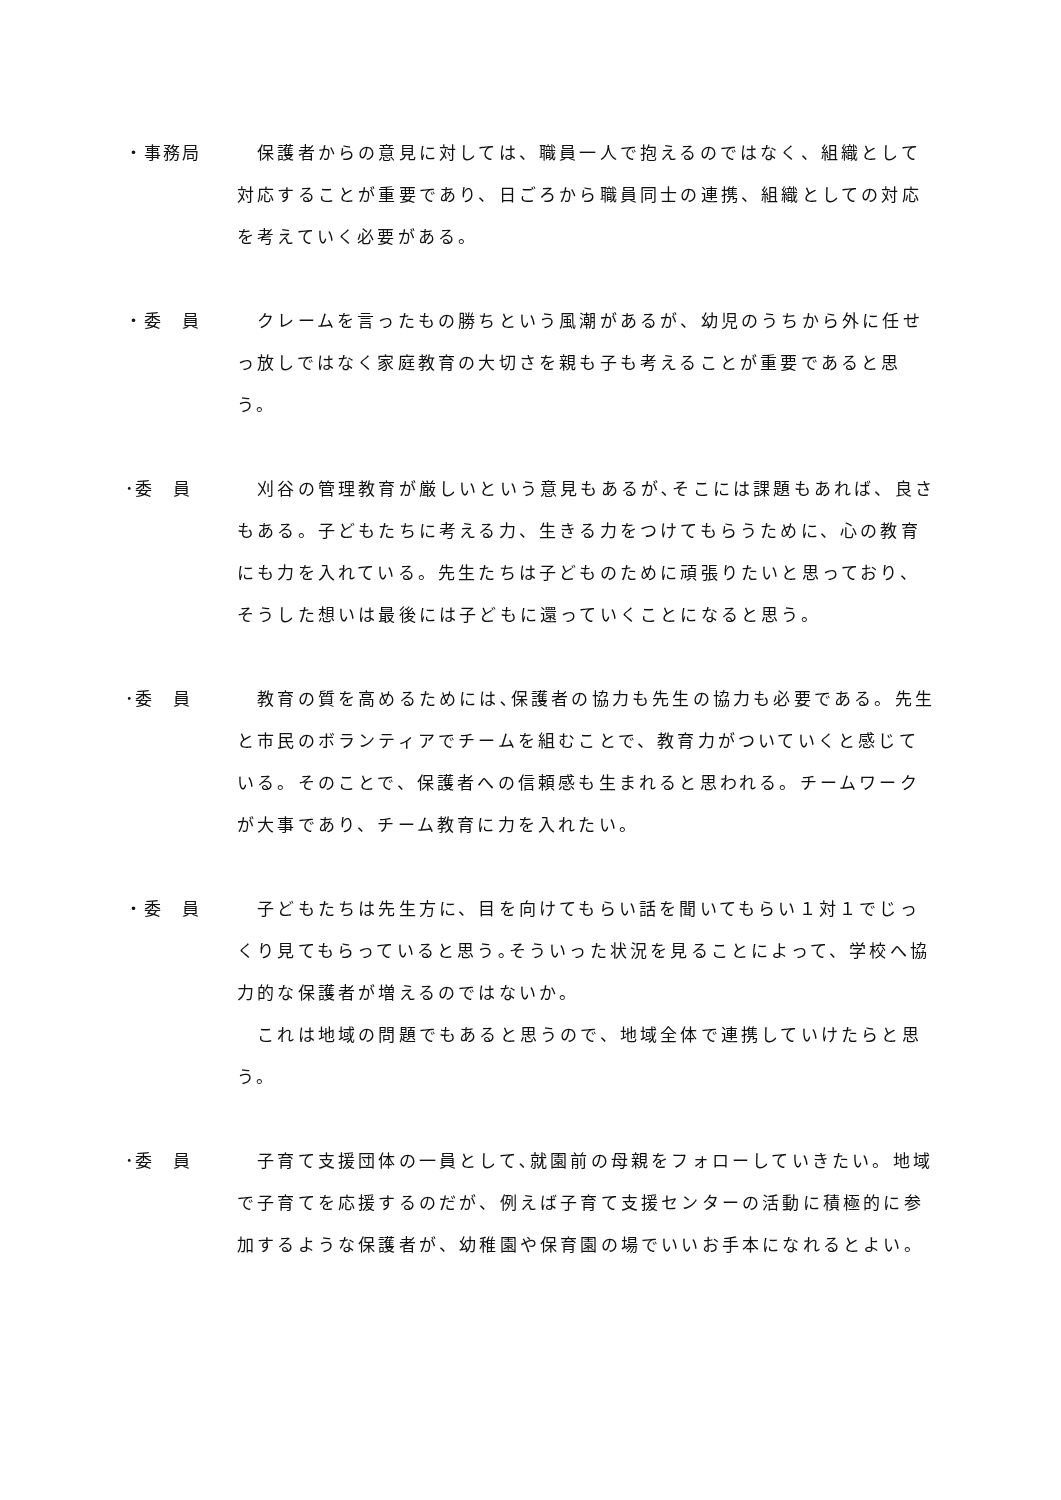・事務局 　保護者からの意見に対しては、職員一人で抱えるのではなく、組織として対応することが重要であり、日ごろから職員同士の連携、組織としての対応を考えていく必要がある。
・委　員 　クレームを言ったもの勝ちという風潮があるが、幼児のうちから外に任せっ放しではなく家庭教育の大切さを親も子も考えることが重要であると思う。
･委　員 　刈谷の管理教育が厳しいという意見もあるが､そこには課題もあれば、良さもある。子どもたちに考える力、生きる力をつけてもらうために、心の教育にも力を入れている。先生たちは子どものために頑張りたいと思っており、そうした想いは最後には子どもに還っていくことになると思う。
･委　員 　教育の質を高めるためには､保護者の協力も先生の協力も必要である。先生と市民のボランティアでチームを組むことで、教育力がついていくと感じている。そのことで、保護者への信頼感も生まれると思われる。チームワークが大事であり、チーム教育に力を入れたい。
・委　員 　子どもたちは先生方に、目を向けてもらい話を聞いてもらい１対１でじっくり見てもらっていると思う｡そういった状況を見ることによって、学校へ協力的な保護者が増えるのではないか。
　これは地域の問題でもあると思うので、地域全体で連携していけたらと思う。
･委　員 　子育て支援団体の一員として､就園前の母親をフォローしていきたい。地域で子育てを応援するのだが、例えば子育て支援センターの活動に積極的に参加するような保護者が、幼稚園や保育園の場でいいお手本になれるとよい。